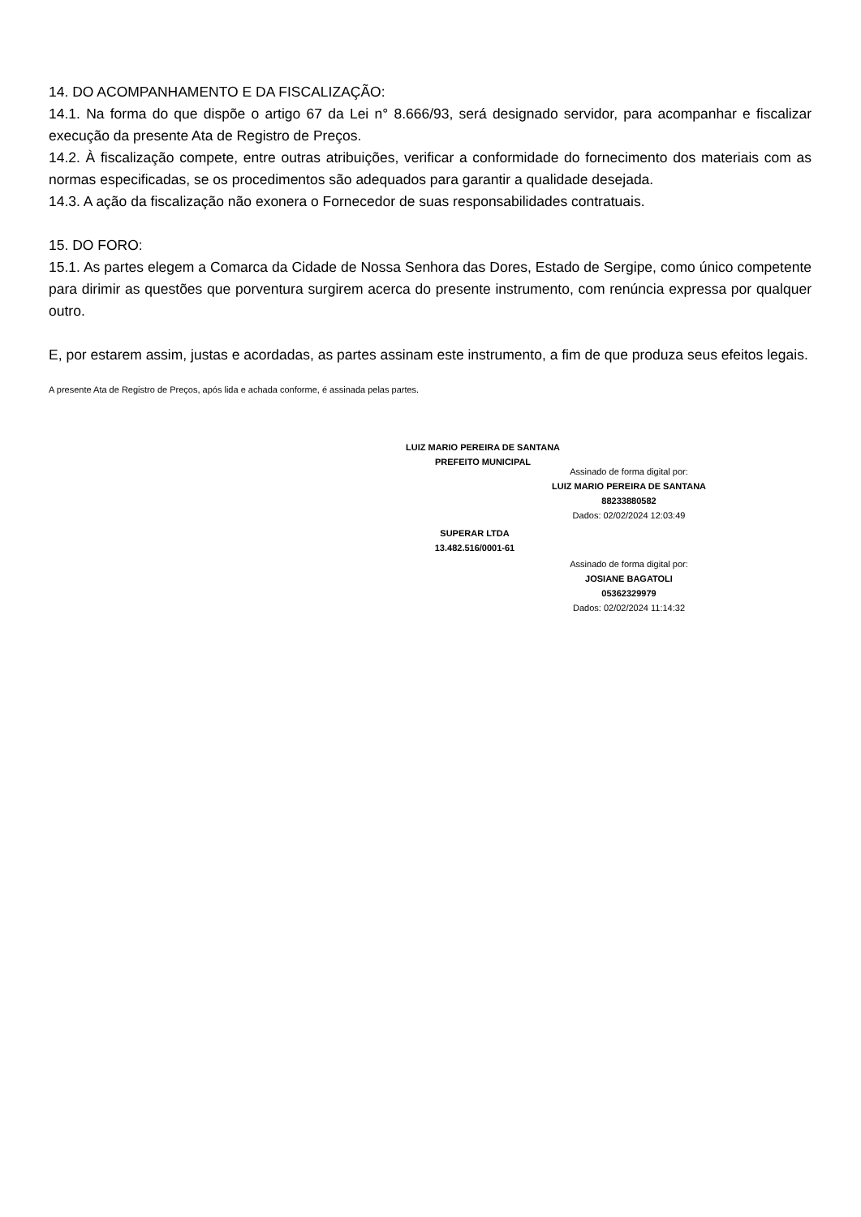14. DO ACOMPANHAMENTO E DA FISCALIZAÇÃO:
14.1. Na forma do que dispõe o artigo 67 da Lei n° 8.666/93, será designado servidor, para acompanhar e fiscalizar execução da presente Ata de Registro de Preços.
14.2. À fiscalização compete, entre outras atribuições, verificar a conformidade do fornecimento dos materiais com as normas especificadas, se os procedimentos são adequados para garantir a qualidade desejada.
14.3. A ação da fiscalização não exonera o Fornecedor de suas responsabilidades contratuais.
15. DO FORO:
15.1. As partes elegem a Comarca da Cidade de Nossa Senhora das Dores, Estado de Sergipe, como único competente para dirimir as questões que porventura surgirem acerca do presente instrumento, com renúncia expressa por qualquer outro.
E, por estarem assim, justas e acordadas, as partes assinam este instrumento, a fim de que produza seus efeitos legais.
A presente Ata de Registro de Preços, após lida e achada conforme, é assinada pelas partes.
LUIZ MARIO PEREIRA DE SANTANA
PREFEITO MUNICIPAL
Assinado de forma digital por:
LUIZ MARIO PEREIRA DE SANTANA
88233880582
Dados: 02/02/2024 12:03:49
SUPERAR LTDA
13.482.516/0001-61
Assinado de forma digital por:
JOSIANE BAGATOLI
05362329979
Dados: 02/02/2024 11:14:32